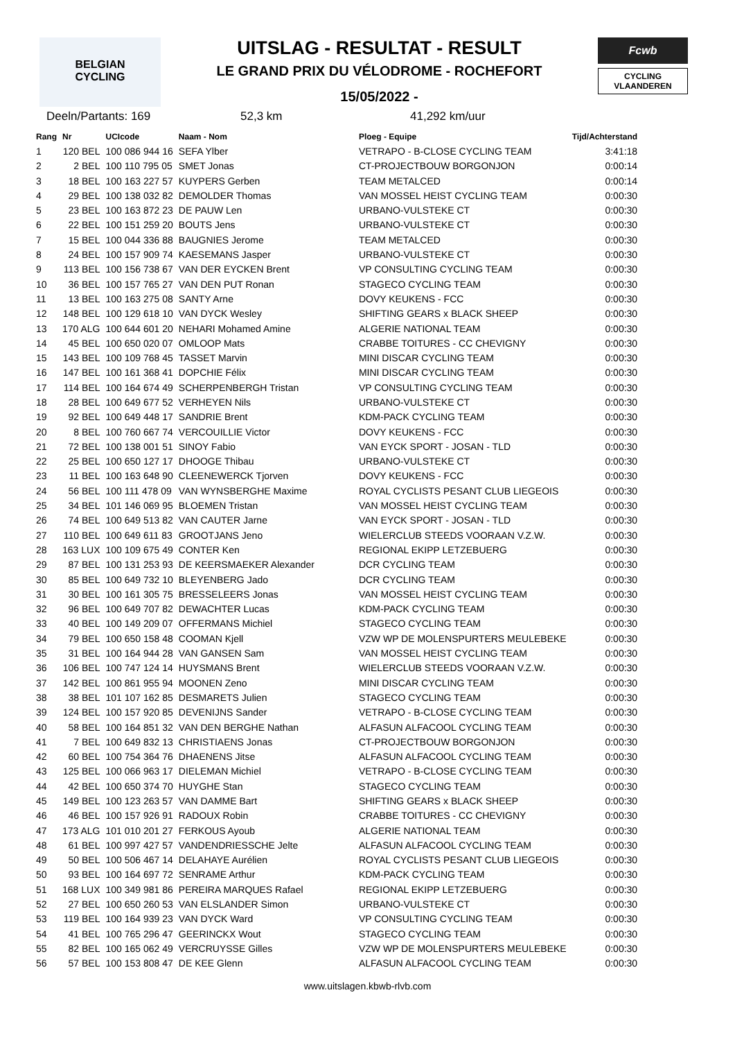BELGIAN
CYCLING
UITSLAG - RESULTAT - RESULT
LE GRAND PRIX DU VÉLODROME - ROCHEFORT
15/05/2022 -
Fcwb
CYCLING
VLAANDEREN
Deeln/Partants: 169 52,3 km 41,292 km/uur
| Rang | Nr | UCIcode | Naam - Nom | Ploeg - Equipe | Tijd/Achterstand |
| --- | --- | --- | --- | --- | --- |
| 1 | 120 BEL | 100 086 944 16 | SEFA Ylber | VETRAPO - B-CLOSE CYCLING TEAM | 3:41:18 |
| 2 | 2 BEL | 100 110 795 05 | SMET Jonas | CT-PROJECTBOUW BORGONJON | 0:00:14 |
| 3 | 18 BEL | 100 163 227 57 | KUYPERS Gerben | TEAM METALCED | 0:00:14 |
| 4 | 29 BEL | 100 138 032 82 | DEMOLDER Thomas | VAN MOSSEL HEIST CYCLING TEAM | 0:00:30 |
| 5 | 23 BEL | 100 163 872 23 | DE PAUW Len | URBANO-VULSTEKE CT | 0:00:30 |
| 6 | 22 BEL | 100 151 259 20 | BOUTS Jens | URBANO-VULSTEKE CT | 0:00:30 |
| 7 | 15 BEL | 100 044 336 88 | BAUGNIES Jerome | TEAM METALCED | 0:00:30 |
| 8 | 24 BEL | 100 157 909 74 | KAESEMANS Jasper | URBANO-VULSTEKE CT | 0:00:30 |
| 9 | 113 BEL | 100 156 738 67 | VAN DER EYCKEN Brent | VP CONSULTING CYCLING TEAM | 0:00:30 |
| 10 | 36 BEL | 100 157 765 27 | VAN DEN PUT Ronan | STAGECO CYCLING TEAM | 0:00:30 |
| 11 | 13 BEL | 100 163 275 08 | SANTY Arne | DOVY KEUKENS - FCC | 0:00:30 |
| 12 | 148 BEL | 100 129 618 10 | VAN DYCK Wesley | SHIFTING GEARS x BLACK SHEEP | 0:00:30 |
| 13 | 170 ALG | 100 644 601 20 | NEHARI Mohamed Amine | ALGERIE NATIONAL TEAM | 0:00:30 |
| 14 | 45 BEL | 100 650 020 07 | OMLOOP Mats | CRABBE TOITURES - CC CHEVIGNY | 0:00:30 |
| 15 | 143 BEL | 100 109 768 45 | TASSET Marvin | MINI DISCAR CYCLING TEAM | 0:00:30 |
| 16 | 147 BEL | 100 161 368 41 | DOPCHIE Félix | MINI DISCAR CYCLING TEAM | 0:00:30 |
| 17 | 114 BEL | 100 164 674 49 | SCHERPENBERGH Tristan | VP CONSULTING CYCLING TEAM | 0:00:30 |
| 18 | 28 BEL | 100 649 677 52 | VERHEYEN Nils | URBANO-VULSTEKE CT | 0:00:30 |
| 19 | 92 BEL | 100 649 448 17 | SANDRIE Brent | KDM-PACK CYCLING TEAM | 0:00:30 |
| 20 | 8 BEL | 100 760 667 74 | VERCOUILLIE Victor | DOVY KEUKENS - FCC | 0:00:30 |
| 21 | 72 BEL | 100 138 001 51 | SINOY Fabio | VAN EYCK SPORT - JOSAN - TLD | 0:00:30 |
| 22 | 25 BEL | 100 650 127 17 | DHOOGE Thibau | URBANO-VULSTEKE CT | 0:00:30 |
| 23 | 11 BEL | 100 163 648 90 | CLEENEWERCK Tjorven | DOVY KEUKENS - FCC | 0:00:30 |
| 24 | 56 BEL | 100 111 478 09 | VAN WYNSBERGHE Maxime | ROYAL CYCLISTS PESANT CLUB LIEGEOIS | 0:00:30 |
| 25 | 34 BEL | 101 146 069 95 | BLOEMEN Tristan | VAN MOSSEL HEIST CYCLING TEAM | 0:00:30 |
| 26 | 74 BEL | 100 649 513 82 | VAN CAUTER Jarne | VAN EYCK SPORT - JOSAN - TLD | 0:00:30 |
| 27 | 110 BEL | 100 649 611 83 | GROOTJANS Jeno | WIELERCLUB STEEDS VOORAAN V.Z.W. | 0:00:30 |
| 28 | 163 LUX | 100 109 675 49 | CONTER Ken | REGIONAL EKIPP LETZEBUERG | 0:00:30 |
| 29 | 87 BEL | 100 131 253 93 | DE KEERSMAEKER Alexander | DCR CYCLING TEAM | 0:00:30 |
| 30 | 85 BEL | 100 649 732 10 | BLEYENBERG Jado | DCR CYCLING TEAM | 0:00:30 |
| 31 | 30 BEL | 100 161 305 75 | BRESSELEERS Jonas | VAN MOSSEL HEIST CYCLING TEAM | 0:00:30 |
| 32 | 96 BEL | 100 649 707 82 | DEWACHTER Lucas | KDM-PACK CYCLING TEAM | 0:00:30 |
| 33 | 40 BEL | 100 149 209 07 | OFFERMANS Michiel | STAGECO CYCLING TEAM | 0:00:30 |
| 34 | 79 BEL | 100 650 158 48 | COOMAN Kjell | VZW WP DE MOLENSPURTERS MEULEBEKE | 0:00:30 |
| 35 | 31 BEL | 100 164 944 28 | VAN GANSEN Sam | VAN MOSSEL HEIST CYCLING TEAM | 0:00:30 |
| 36 | 106 BEL | 100 747 124 14 | HUYSMANS Brent | WIELERCLUB STEEDS VOORAAN V.Z.W. | 0:00:30 |
| 37 | 142 BEL | 100 861 955 94 | MOONEN Zeno | MINI DISCAR CYCLING TEAM | 0:00:30 |
| 38 | 38 BEL | 101 107 162 85 | DESMARETS Julien | STAGECO CYCLING TEAM | 0:00:30 |
| 39 | 124 BEL | 100 157 920 85 | DEVENIJNS Sander | VETRAPO - B-CLOSE CYCLING TEAM | 0:00:30 |
| 40 | 58 BEL | 100 164 851 32 | VAN DEN BERGHE Nathan | ALFASUN ALFACOOL CYCLING TEAM | 0:00:30 |
| 41 | 7 BEL | 100 649 832 13 | CHRISTIAENS Jonas | CT-PROJECTBOUW BORGONJON | 0:00:30 |
| 42 | 60 BEL | 100 754 364 76 | DHAENENS Jitse | ALFASUN ALFACOOL CYCLING TEAM | 0:00:30 |
| 43 | 125 BEL | 100 066 963 17 | DIELEMAN Michiel | VETRAPO - B-CLOSE CYCLING TEAM | 0:00:30 |
| 44 | 42 BEL | 100 650 374 70 | HUYGHE Stan | STAGECO CYCLING TEAM | 0:00:30 |
| 45 | 149 BEL | 100 123 263 57 | VAN DAMME Bart | SHIFTING GEARS x BLACK SHEEP | 0:00:30 |
| 46 | 46 BEL | 100 157 926 91 | RADOUX Robin | CRABBE TOITURES - CC CHEVIGNY | 0:00:30 |
| 47 | 173 ALG | 101 010 201 27 | FERKOUS Ayoub | ALGERIE NATIONAL TEAM | 0:00:30 |
| 48 | 61 BEL | 100 997 427 57 | VANDENDRIESSCHE Jelte | ALFASUN ALFACOOL CYCLING TEAM | 0:00:30 |
| 49 | 50 BEL | 100 506 467 14 | DELAHAYE Aurélien | ROYAL CYCLISTS PESANT CLUB LIEGEOIS | 0:00:30 |
| 50 | 93 BEL | 100 164 697 72 | SENRAME Arthur | KDM-PACK CYCLING TEAM | 0:00:30 |
| 51 | 168 LUX | 100 349 981 86 | PEREIRA MARQUES Rafael | REGIONAL EKIPP LETZEBUERG | 0:00:30 |
| 52 | 27 BEL | 100 650 260 53 | VAN ELSLANDER Simon | URBANO-VULSTEKE CT | 0:00:30 |
| 53 | 119 BEL | 100 164 939 23 | VAN DYCK Ward | VP CONSULTING CYCLING TEAM | 0:00:30 |
| 54 | 41 BEL | 100 765 296 47 | GEERINCKX Wout | STAGECO CYCLING TEAM | 0:00:30 |
| 55 | 82 BEL | 100 165 062 49 | VERCRUYSSE Gilles | VZW WP DE MOLENSPURTERS MEULEBEKE | 0:00:30 |
| 56 | 57 BEL | 100 153 808 47 | DE KEE Glenn | ALFASUN ALFACOOL CYCLING TEAM | 0:00:30 |
www.uitslagen.kbwb-rlvb.com